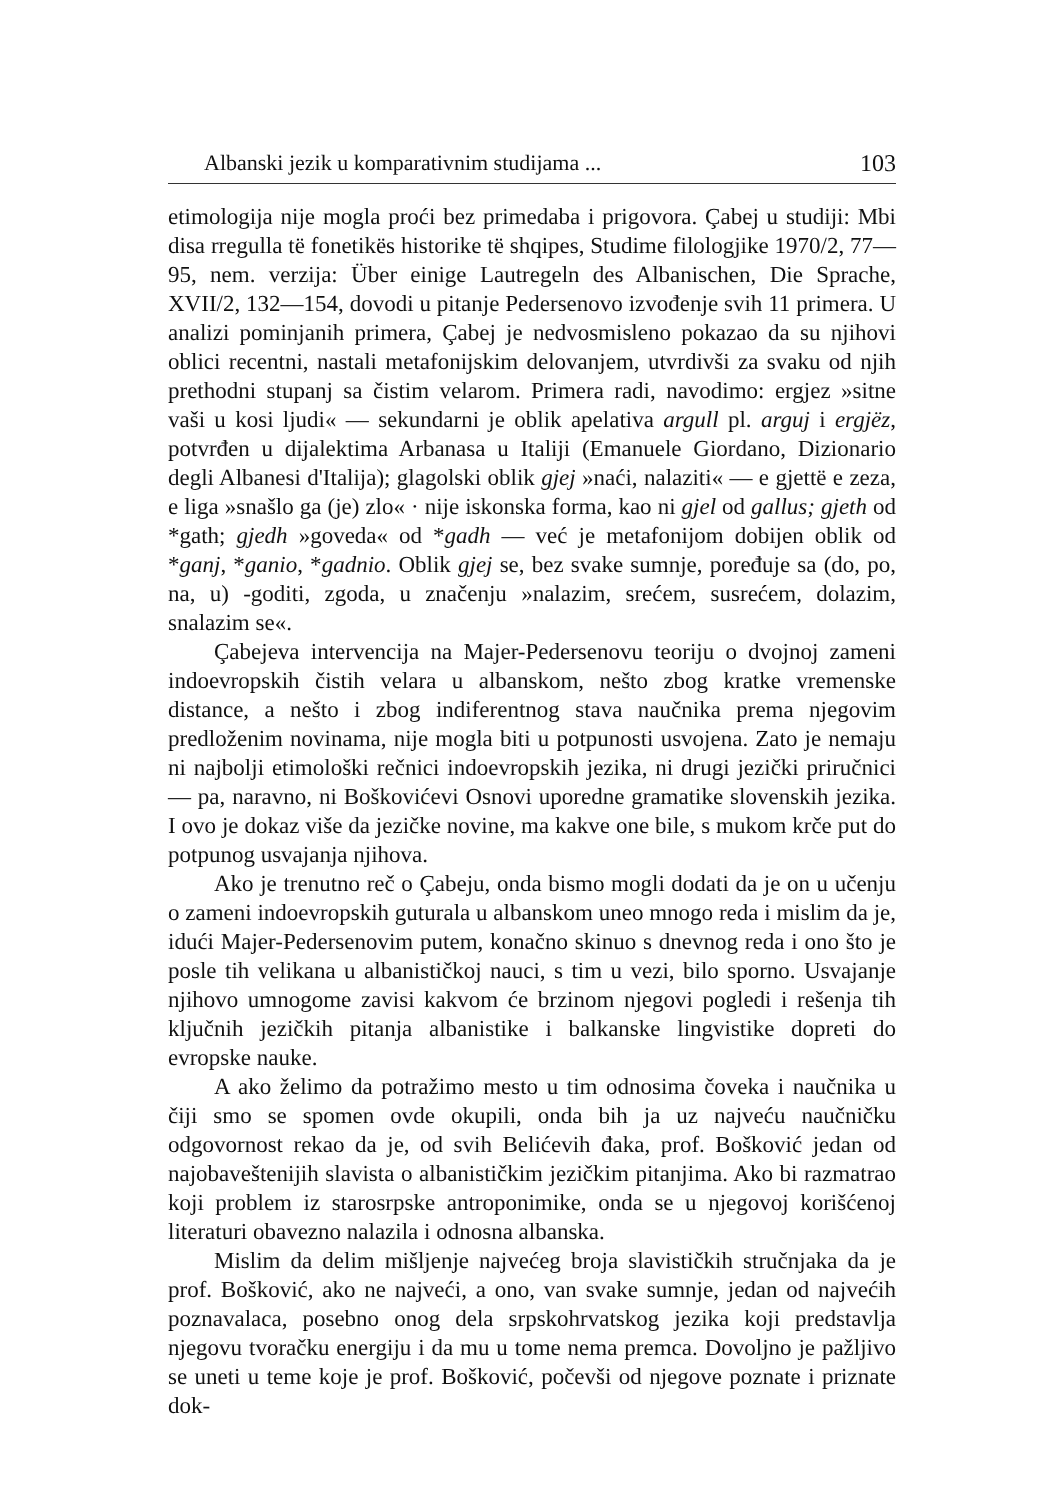Albanski jezik u komparativnim studijama ... 103
etimologija nije mogla proći bez primedaba i prigovora. Çabej u studiji: Mbi disa rregulla të fonetikës historike të shqipes, Studime filologjike 1970/2, 77—95, nem. verzija: Über einige Lautregeln des Albanischen, Die Sprache, XVII/2, 132—154, dovodi u pitanje Pedersenovo izvođenje svih 11 primera. U analizi pominjanih primera, Çabej je nedvosmisleno pokazao da su njihovi oblici recentni, nastali metafonijskim delovanjem, utvrdivši za svaku od njih prethodni stupanj sa čistim velarom. Primera radi, navodimo: ergjez »sitne vaši u kosi ljudi« — sekundarni je oblik apelativa argull pl. arguj i ergjëz, potvrđen u dijalektima Arbanasa u Italiji (Emanuele Giordano, Dizionario degli Albanesi d'Italija); glagolski oblik gjej »naći, nalaziti« — e gjettë e zeza, e liga »snašlo ga (je) zlo« · nije iskonska forma, kao ni gjel od gallus; gjeth od *gath; gjedh »goveda« od *gadh — već je metafonijom dobijen oblik od *ganj, *ganio, *gadnio. Oblik gjej se, bez svake sumnje, poređuje sa (do, po, na, u) -goditi, zgoda, u značenju »nalazim, srećem, susrećem, dolazim, snalazim se«.
Çabejeva intervencija na Majer-Pedersenovu teoriju o dvojnoj zameni indoevropskih čistih velara u albanskom, nešto zbog kratke vremenske distance, a nešto i zbog indiferentnog stava naučnika prema njegovim predloženim novinama, nije mogla biti u potpunosti usvojena. Zato je nemaju ni najbolji etimološki rečnici indoevropskih jezika, ni drugi jezički priručnici — pa, naravno, ni Boškovićevi Osnovi uporedne gramatike slovenskih jezika. I ovo je dokaz više da jezičke novine, ma kakve one bile, s mukom krče put do potpunog usvajanja njihova.
Ako je trenutno reč o Çabeju, onda bismo mogli dodati da je on u učenju o zameni indoevropskih guturala u albanskom uneo mnogo reda i mislim da je, idući Majer-Pedersenovim putem, konačno skinuo s dnevnog reda i ono što je posle tih velikana u albanističkoj nauci, s tim u vezi, bilo sporno. Usvajanje njihovo umnogome zavisi kakvom će brzinom njegovi pogledi i rešenja tih ključnih jezičkih pitanja albanistike i balkanske lingvistike dopreti do evropske nauke.
A ako želimo da potražimo mesto u tim odnosima čoveka i naučnika u čiji smo se spomen ovde okupili, onda bih ja uz najveću naučničku odgovornost rekao da je, od svih Belićevih đaka, prof. Bošković jedan od najobaveštenijih slavista o albanističkim jezičkim pitanjima. Ako bi razmatrao koji problem iz starosrpske antroponimike, onda se u njegovoj korišćenoj literaturi obavezno nalazila i odnosna albanska.
Mislim da delim mišljenje najvećeg broja slavističkih stručnjaka da je prof. Bošković, ako ne najveći, a ono, van svake sumnje, jedan od najvećih poznavalaca, posebno onog dela srpskohrvatskog jezika koji predstavlja njegovu tvoračku energiju i da mu u tome nema premca. Dovoljno je pažljivo se uneti u teme koje je prof. Bošković, počevši od njegove poznate i priznate dok-